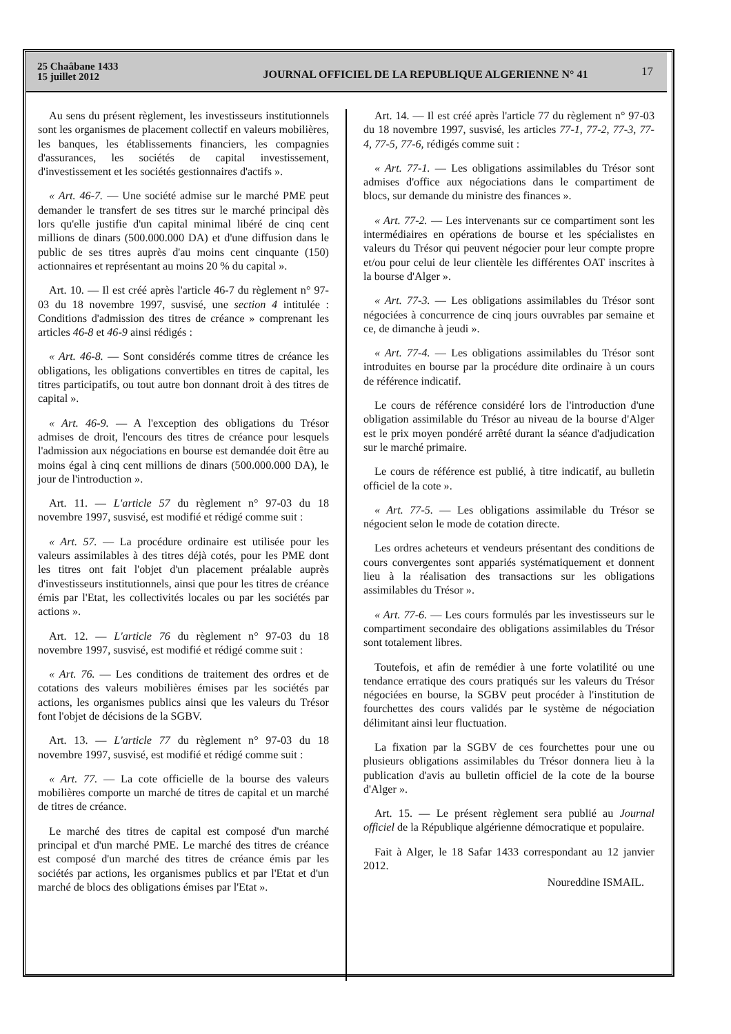25 Chaâbane 1433
15 juillet 2012
JOURNAL OFFICIEL DE LA REPUBLIQUE ALGERIENNE N° 41
17
Au sens du présent règlement, les investisseurs institutionnels sont les organismes de placement collectif en valeurs mobilières, les banques, les établissements financiers, les compagnies d'assurances, les sociétés de capital investissement, d'investissement et les sociétés gestionnaires d'actifs ».
« Art. 46-7. — Une société admise sur le marché PME peut demander le transfert de ses titres sur le marché principal dès lors qu'elle justifie d'un capital minimal libéré de cinq cent millions de dinars (500.000.000 DA) et d'une diffusion dans le public de ses titres auprès d'au moins cent cinquante (150) actionnaires et représentant au moins 20 % du capital ».
Art. 10. — Il est créé après l'article 46-7 du règlement n° 97-03 du 18 novembre 1997, susvisé, une section 4 intitulée : Conditions d'admission des titres de créance » comprenant les articles 46-8 et 46-9 ainsi rédigés :
« Art. 46-8. — Sont considérés comme titres de créance les obligations, les obligations convertibles en titres de capital, les titres participatifs, ou tout autre bon donnant droit à des titres de capital ».
« Art. 46-9. — A l'exception des obligations du Trésor admises de droit, l'encours des titres de créance pour lesquels l'admission aux négociations en bourse est demandée doit être au moins égal à cinq cent millions de dinars (500.000.000 DA), le jour de l'introduction ».
Art. 11. — L'article 57 du règlement n° 97-03 du 18 novembre 1997, susvisé, est modifié et rédigé comme suit :
« Art. 57. — La procédure ordinaire est utilisée pour les valeurs assimilables à des titres déjà cotés, pour les PME dont les titres ont fait l'objet d'un placement préalable auprès d'investisseurs institutionnels, ainsi que pour les titres de créance émis par l'Etat, les collectivités locales ou par les sociétés par actions ».
Art. 12. — L'article 76 du règlement n° 97-03 du 18 novembre 1997, susvisé, est modifié et rédigé comme suit :
« Art. 76. — Les conditions de traitement des ordres et de cotations des valeurs mobilières émises par les sociétés par actions, les organismes publics ainsi que les valeurs du Trésor font l'objet de décisions de la SGBV.
Art. 13. — L'article 77 du règlement n° 97-03 du 18 novembre 1997, susvisé, est modifié et rédigé comme suit :
« Art. 77. — La cote officielle de la bourse des valeurs mobilières comporte un marché de titres de capital et un marché de titres de créance.
Le marché des titres de capital est composé d'un marché principal et d'un marché PME. Le marché des titres de créance est composé d'un marché des titres de créance émis par les sociétés par actions, les organismes publics et par l'Etat et d'un marché de blocs des obligations émises par l'Etat ».
Art. 14. — Il est créé après l'article 77 du règlement n° 97-03 du 18 novembre 1997, susvisé, les articles 77-1, 77-2, 77-3, 77-4, 77-5, 77-6, rédigés comme suit :
« Art. 77-1. — Les obligations assimilables du Trésor sont admises d'office aux négociations dans le compartiment de blocs, sur demande du ministre des finances ».
« Art. 77-2. — Les intervenants sur ce compartiment sont les intermédiaires en opérations de bourse et les spécialistes en valeurs du Trésor qui peuvent négocier pour leur compte propre et/ou pour celui de leur clientèle les différentes OAT inscrites à la bourse d'Alger ».
« Art. 77-3. — Les obligations assimilables du Trésor sont négociées à concurrence de cinq jours ouvrables par semaine et ce, de dimanche à jeudi ».
« Art. 77-4. — Les obligations assimilables du Trésor sont introduites en bourse par la procédure dite ordinaire à un cours de référence indicatif.
Le cours de référence considéré lors de l'introduction d'une obligation assimilable du Trésor au niveau de la bourse d'Alger est le prix moyen pondéré arrêté durant la séance d'adjudication sur le marché primaire.
Le cours de référence est publié, à titre indicatif, au bulletin officiel de la cote ».
« Art. 77-5. — Les obligations assimilable du Trésor se négocient selon le mode de cotation directe.
Les ordres acheteurs et vendeurs présentant des conditions de cours convergentes sont appariés systématiquement et donnent lieu à la réalisation des transactions sur les obligations assimilables du Trésor ».
« Art. 77-6. — Les cours formulés par les investisseurs sur le compartiment secondaire des obligations assimilables du Trésor sont totalement libres.
Toutefois, et afin de remédier à une forte volatilité ou une tendance erratique des cours pratiqués sur les valeurs du Trésor négociées en bourse, la SGBV peut procéder à l'institution de fourchettes des cours validés par le système de négociation délimitant ainsi leur fluctuation.
La fixation par la SGBV de ces fourchettes pour une ou plusieurs obligations assimilables du Trésor donnera lieu à la publication d'avis au bulletin officiel de la cote de la bourse d'Alger ».
Art. 15. — Le présent règlement sera publié au Journal officiel de la République algérienne démocratique et populaire.
Fait à Alger, le 18 Safar 1433 correspondant au 12 janvier 2012.
Noureddine ISMAIL.